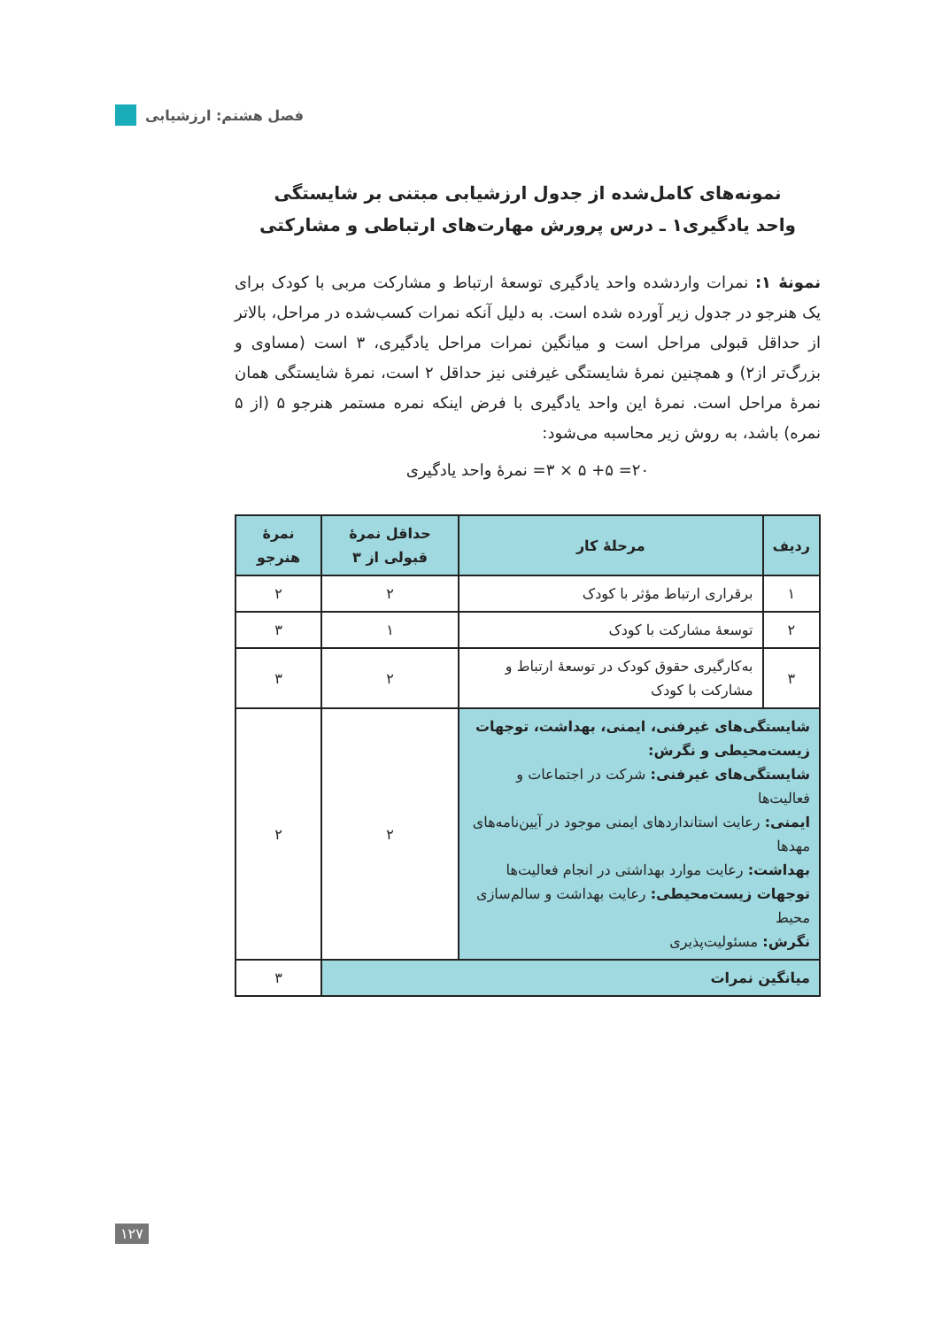فصل هشتم: ارزشیابی
نمونه‌های کامل‌شده از جدول ارزشیابی مبتنی بر شایستگی
واحد یادگیری۱ ـ درس پرورش مهارت‌های ارتباطی و مشارکتی
نمونهٔ ۱: نمرات واردشده واحد یادگیری توسعهٔ ارتباط و مشارکت مربی با کودک برای یک هنرجو در جدول زیر آورده شده است. به دلیل آنکه نمرات کسب‌شده در مراحل، بالاتر از حداقل قبولی مراحل است و میانگین نمرات مراحل یادگیری، ۳ است (مساوی و بزرگ‌تر از۲) و همچنین نمرهٔ شایستگی غیرفنی نیز حداقل ۲ است، نمرهٔ شایستگی همان نمرهٔ مراحل است. نمرهٔ این واحد یادگیری با فرض اینکه نمره مستمر هنرجو ۵ (از ۵ نمره) باشد، به روش زیر محاسبه می‌شود:
۲۰= ۵+ ۵ × ۳= نمرهٔ واحد یادگیری
| ردیف | مرحلهٔ کار | حداقل نمرهٔ قبولی از ۳ | نمرهٔ هنرجو |
| --- | --- | --- | --- |
| ۱ | برقراری ارتباط مؤثر با کودک | ۲ | ۲ |
| ۲ | توسعهٔ مشارکت با کودک | ۱ | ۳ |
| ۳ | به‌کارگیری حقوق کودک در توسعهٔ ارتباط و مشارکت با کودک | ۲ | ۳ |
| شایستگی‌های غیرفنی، ایمنی، بهداشت، توجهات زیست‌محیطی و نگرش: شایستگی‌های غیرفنی: شرکت در اجتماعات و فعالیت‌ها ایمنی: رعایت استانداردهای ایمنی موجود در آیین‌نامه‌های مهدها بهداشت: رعایت موارد بهداشتی در انجام فعالیت‌ها توجهات زیست‌محیطی: رعایت بهداشت و سالم‌سازی محیط نگرش: مسئولیت‌پذیری | | ۲ | ۲ |
| میانگین نمرات | | | ۳ |
۱۲۷